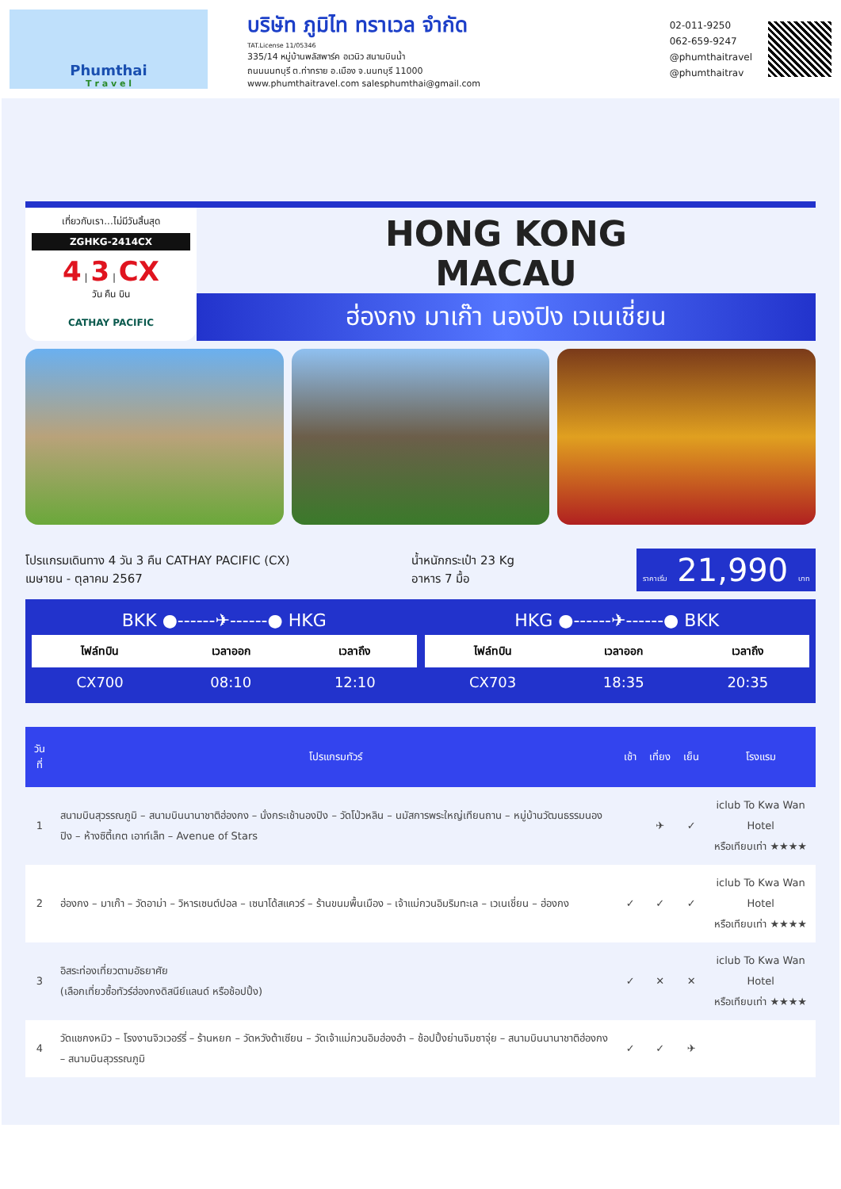Phumthai
T r a v e l
บริษัท ภูมิไท ทราเวล จำกัด
TAT.License 11/05346
335/14 หมู่บ้านพลัสพาร์ค อเวนิว สนามบินน้ำ
ถนนนนทบุรี ต.ท่าทราย อ.เมือง จ.นนทบุรี 11000
www.phumthaitravel.com salesphumthai@gmail.com
02-011-9250
062-659-9247
@phumthaitravel
@phumthaitrav
เที่ยวกับเรา...ไม่มีวันสิ้นสุด
ZGHKG-2414CX
4 | 3 | CX
วัน คืน บิน
CATHAY PACIFIC
HONG KONG
MACAU
ฮ่องกง มาเก๊า นองปิง เวเนเชี่ยน
โปรแกรมเดินทาง 4 วัน 3 คืน CATHAY PACIFIC (CX)
เมษายน - ตุลาคม 2567
น้ำหนักกระเป๋า 23 Kg
อาหาร 7 มื้อ
ราคาเริ่ม 21,990 บาท
BKK ●------✈------● HKG
| ไฟล์ทบิน | เวลาออก | เวลาถึง |
| --- | --- | --- |
| CX700 | 08:10 | 12:10 |
HKG ●------✈------● BKK
| ไฟล์ทบิน | เวลาออก | เวลาถึง |
| --- | --- | --- |
| CX703 | 18:35 | 20:35 |
| วันที่ | โปรแกรมทัวร์ | เช้า | เที่ยง | เย็น | โรงแรม |
| --- | --- | --- | --- | --- | --- |
| 1 | สนามบินสุวรรณภูมิ – สนามบินนานาชาติฮ่องกง – นั่งกระเช้านองปิง – วัดโป่วหลิน – นมัสการพระใหญ่เทียนถาน – หมู่บ้านวัฒนธรรมนองปิง – ห้างซิตี้เกต เอาท์เล็ท – Avenue of Stars | | ✈ | ✓ | iclub To Kwa Wan Hotel หรือเทียบเท่า ★★★★ |
| 2 | ฮ่องกง – มาเก๊า – วัดอาม่า – วิหารเซนต์ปอล – เซนาโด้สแควร์ – ร้านขนมพื้นเมือง – เจ้าแม่กวนอิมริมทะเล – เวเนเชี่ยน – ฮ่องกง | ✓ | ✓ | ✓ | iclub To Kwa Wan Hotel หรือเทียบเท่า ★★★★ |
| 3 | อิสระท่องเที่ยวตามอัธยาศัย (เลือกเที่ยวซื้อทัวร์ฮ่องกงดิสนีย์แลนด์ หรือช้อปปิ้ง) | ✓ | ✕ | ✕ | iclub To Kwa Wan Hotel หรือเทียบเท่า ★★★★ |
| 4 | วัดแชกงหมิว – โรงงานจิวเวอร์รี่ – ร้านหยก – วัดหวังต้าเซียน – วัดเจ้าแม่กวนอิมฮ่องฮำ – ช้อปปิ้งย่านจิมซาจุ่ย – สนามบินนานาชาติฮ่องกง – สนามบินสุวรรณภูมิ | ✓ | ✓ | ✈ | |